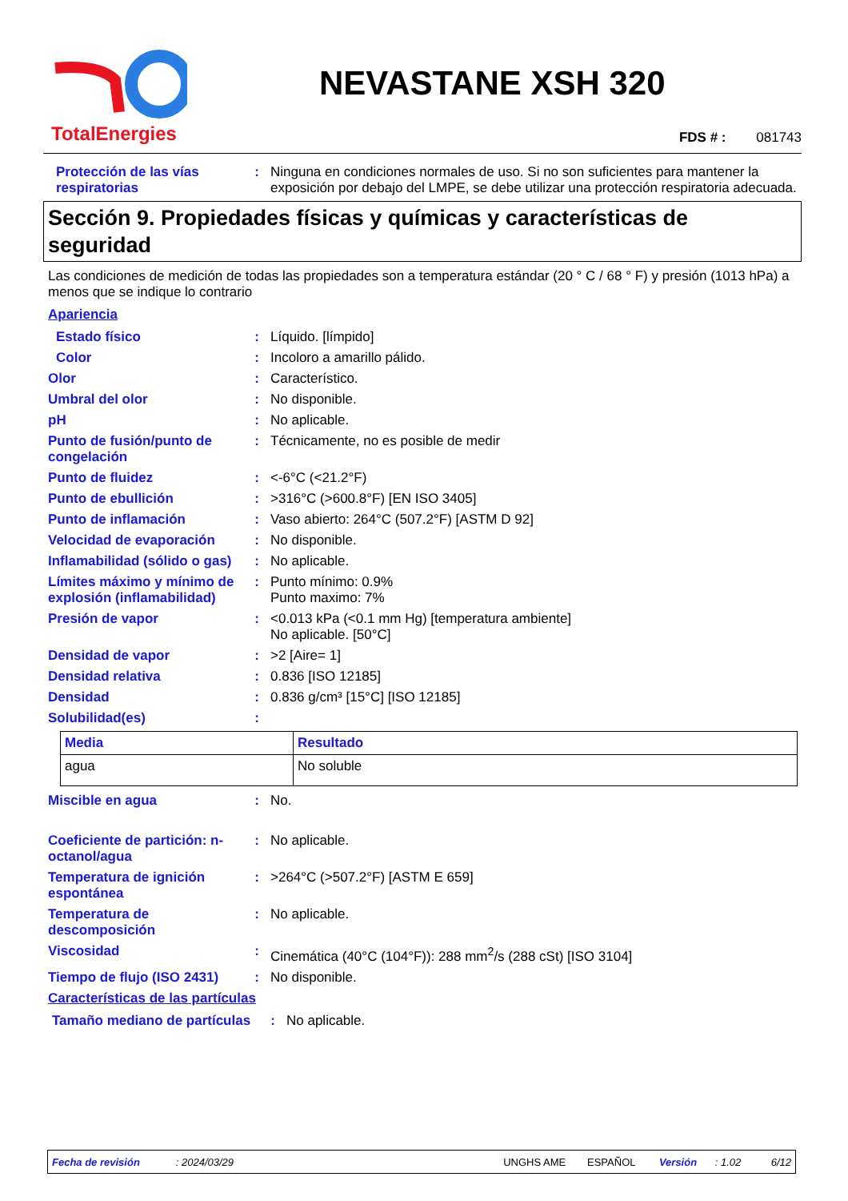TotalEnergies
NEVASTANE XSH 320
FDS # : 081743
Protección de las vías respiratorias
: Ninguna en condiciones normales de uso. Si no son suficientes para mantener la exposición por debajo del LMPE, se debe utilizar una protección respiratoria adecuada.
Sección 9. Propiedades físicas y químicas y características de seguridad
Las condiciones de medición de todas las propiedades son a temperatura estándar (20 ° C / 68 ° F) y presión (1013 hPa) a menos que se indique lo contrario
Apariencia
Estado físico : Líquido. [límpido]
Color : Incoloro a amarillo pálido.
Olor : Característico.
Umbral del olor : No disponible.
pH : No aplicable.
Punto de fusión/punto de congelación
: Técnicamente, no es posible de medir
Punto de fluidez : <-6°C (<21.2°F)
Punto de ebullición : >316°C (>600.8°F) [EN ISO 3405]
Punto de inflamación : Vaso abierto: 264°C (507.2°F) [ASTM D 92]
Velocidad de evaporación : No disponible.
Inflamabilidad (sólido o gas)
: No aplicable.
Límites máximo y mínimo de explosión (inflamabilidad)
: Punto mínimo: 0.9%
Punto maximo: 7%
Presión de vapor : <0.013 kPa (<0.1 mm Hg) [temperatura ambiente]
No aplicable. [50°C]
Densidad de vapor : >2 [Aire= 1]
Densidad relativa : 0.836 [ISO 12185]
Densidad : 0.836 g/cm³ [15°C] [ISO 12185]
Solubilidad(es) :
| Media | Resultado |
| --- | --- |
| agua | No soluble |
Miscible en agua : No.
Coeficiente de partición: n-octanol/agua
: No aplicable.
Temperatura de ignición espontánea
: >264°C (>507.2°F) [ASTM E 659]
Temperatura de descomposición
: No aplicable.
Viscosidad : Cinemática (40°C (104°F)): 288 mm<sup>2</sup>/s (288 cSt) [ISO 3104]
Tiempo de flujo (ISO 2431)
: No disponible.
Características de las partículas
Tamaño mediano de partículas
: No aplicable.
Fecha de revisión: 2024/03/29 UNGHS AME ESPAÑOL Versión: 1.02 6/12